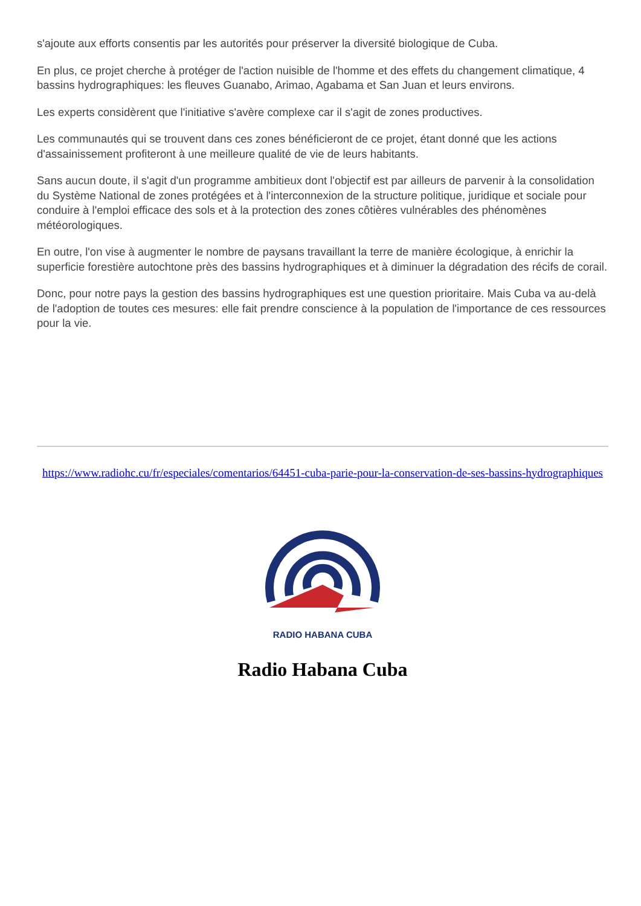s'ajoute aux efforts consentis par les autorités pour préserver la diversité biologique de Cuba.
En plus, ce projet cherche à protéger de l'action nuisible de l'homme et des effets du changement climatique, 4 bassins hydrographiques: les fleuves Guanabo, Arimao, Agabama et San Juan et leurs environs.
Les experts considèrent que l'initiative s'avère complexe car il s'agit de zones productives.
Les communautés qui se trouvent dans ces zones bénéficieront de ce projet, étant donné que les actions d'assainissement profiteront à une meilleure qualité de vie de leurs habitants.
Sans aucun doute, il s'agit d'un programme ambitieux dont l'objectif est par ailleurs de parvenir à la consolidation du Système National de zones protégées et à l'interconnexion de la structure politique, juridique et sociale pour conduire à l'emploi efficace des sols et à la protection des zones côtières vulnérables des phénomènes météorologiques.
En outre, l'on vise à augmenter le nombre de paysans travaillant la terre de manière écologique, à enrichir la superficie forestière autochtone près des bassins hydrographiques et à diminuer la dégradation des récifs de corail.
Donc, pour notre pays la gestion des bassins hydrographiques est une question prioritaire. Mais Cuba va au-delà de l'adoption de toutes ces mesures: elle fait prendre conscience à la population de l'importance de ces ressources pour la vie.
https://www.radiohc.cu/fr/especiales/comentarios/64451-cuba-parie-pour-la-conservation-de-ses-bassins-hydrographiques
RADIO HABANA CUBA
Radio Habana Cuba